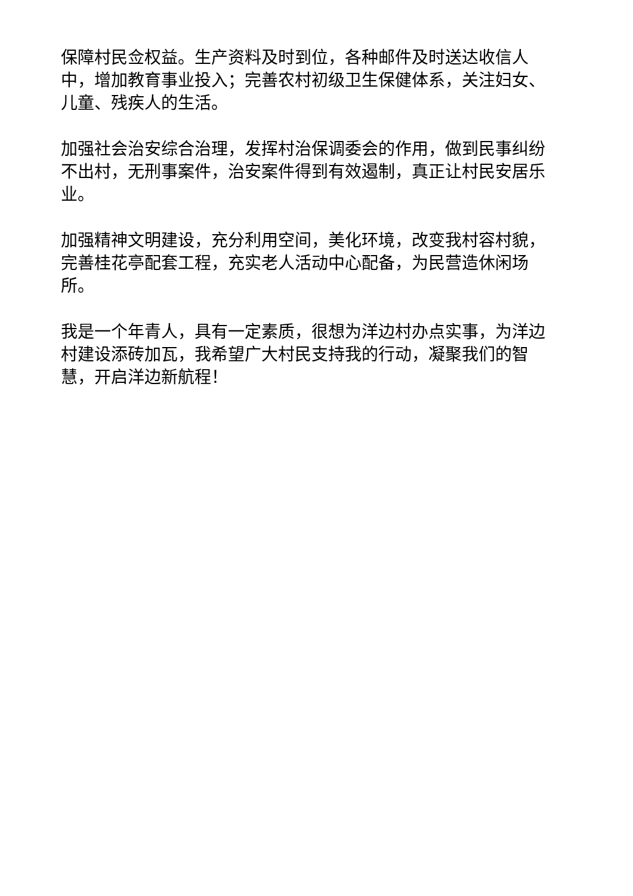保障村民佥权益。生产资料及时到位，各种邮件及时送达收信人中，增加教育事业投入；完善农村初级卫生保健体系，关注妇女、儿童、残疾人的生活。
加强社会治安综合治理，发挥村治保调委会的作用，做到民事纠纷不出村，无刑事案件，治安案件得到有效遏制，真正让村民安居乐业。
加强精神文明建设，充分利用空间，美化环境，改变我村容村貌，完善桂花亭配套工程，充实老人活动中心配备，为民营造休闲场所。
我是一个年青人，具有一定素质，很想为洋边村办点实事，为洋边村建设添砖加瓦，我希望广大村民支持我的行动，凝聚我们的智慧，开启洋边新航程！